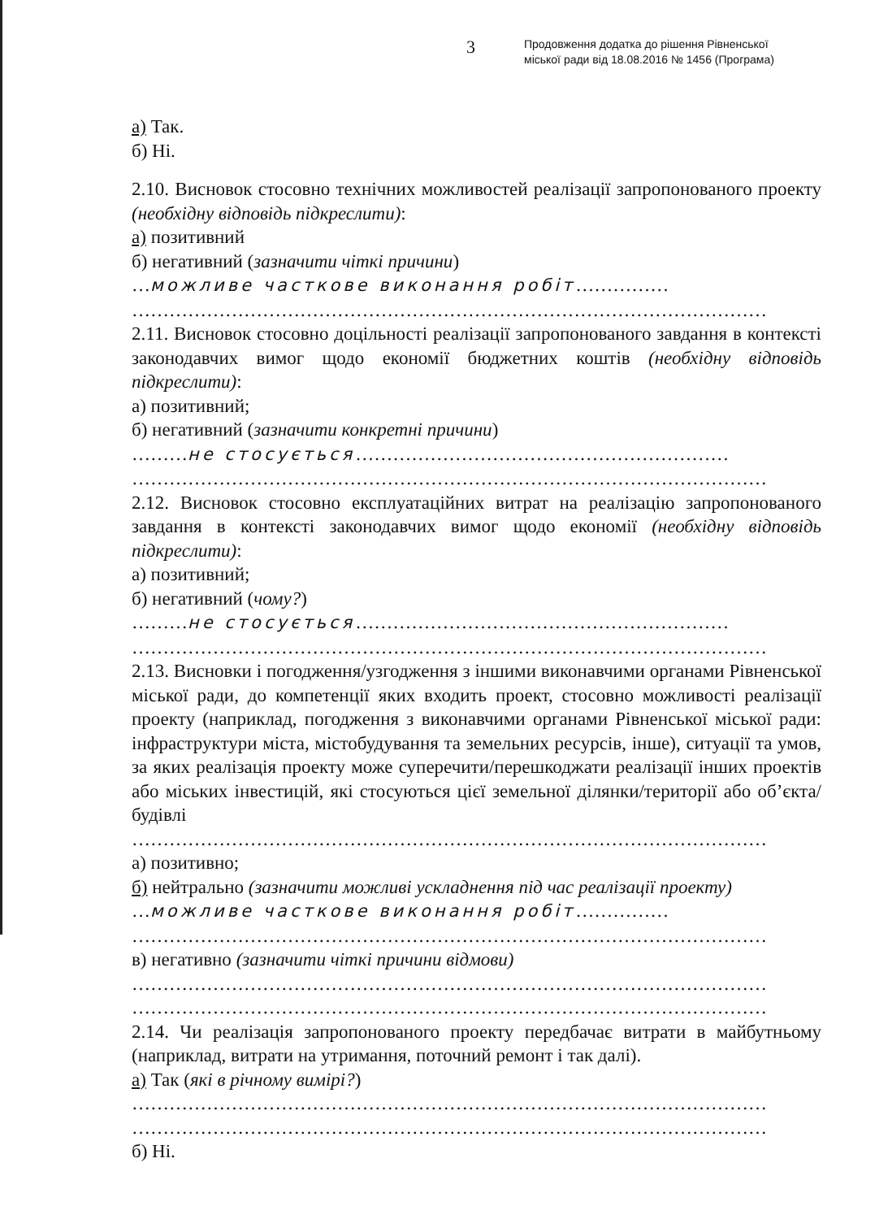3
Продовження додатка до рішення Рівненської
міської ради від 18.08.2016 № 1456 (Програма)
а) Так.
б) Ні.
2.10. Висновок стосовно технічних можливостей реалізації запропонованого проекту (необхідну відповідь підкреслити):
а) позитивний
б) негативний (зазначити чіткі причини)
…можливе часткове виконання робіт……………
…………………………………………………………………………………………
2.11. Висновок стосовно доцільності реалізації запропонованого завдання в контексті законодавчих вимог щодо економії бюджетних коштів (необхідну відповідь підкреслити):
а) позитивний;
б) негативний (зазначити конкретні причини)
………не стосується……………………………………………………
…………………………………………………………………………………………
2.12. Висновок стосовно експлуатаційних витрат на реалізацію запропонованого завдання в контексті законодавчих вимог щодо економії (необхідну відповідь підкреслити):
а) позитивний;
б) негативний (чому?)
………не стосується……………………………………………………
…………………………………………………………………………………………
2.13. Висновки і погодження/узгодження з іншими виконавчими органами Рівненської міської ради, до компетенції яких входить проект, стосовно можливості реалізації проекту (наприклад, погодження з виконавчими органами Рівненської міської ради: інфраструктури міста, містобудування та земельних ресурсів, інше), ситуації та умов, за яких реалізація проекту може суперечити/перешкоджати реалізації інших проектів або міських інвестицій, які стосуються цієї земельної ділянки/території або об’єкта/будівлі
…………………………………………………………………………………………
а) позитивно;
б) нейтрально (зазначити можливі ускладнення під час реалізації проекту)
…можливе часткове виконання робіт……………
…………………………………………………………………………………………
в) негативно (зазначити чіткі причини відмови)
…………………………………………………………………………………………
…………………………………………………………………………………………
2.14. Чи реалізація запропонованого проекту передбачає витрати в майбутньому (наприклад, витрати на утримання, поточний ремонт і так далі).
а) Так (які в річному вимірі?)
…………………………………………………………………………………………
…………………………………………………………………………………………
б) Ні.